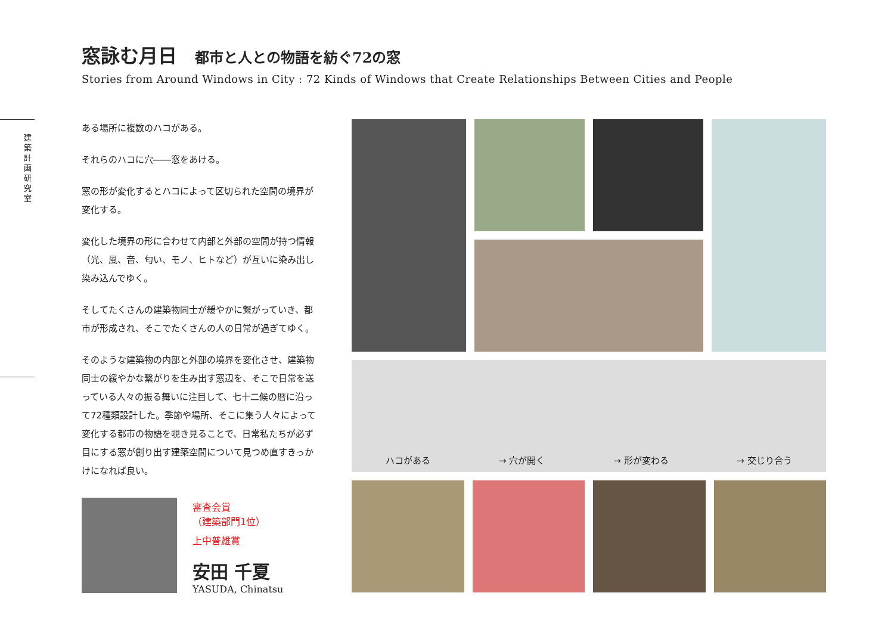建築計画研究室
窓詠む月日 都市と人との物語を紡ぐ72の窓
Stories from Around Windows in City : 72 Kinds of Windows that Create Relationships Between Cities and People
ある場所に複数のハコがある。
それらのハコに穴――窓をあける。
窓の形が変化するとハコによって区切られた空間の境界が変化する。
変化した境界の形に合わせて内部と外部の空間が持つ情報（光、風、音、匂い、モノ、ヒトなど）が互いに染み出し染み込んでゆく。
そしてたくさんの建築物同士が緩やかに繋がっていき、都市が形成され、そこでたくさんの人の日常が過ぎてゆく。
そのような建築物の内部と外部の境界を変化させ、建築物同士の緩やかな繋がりを生み出す窓辺を、そこで日常を送っている人々の振る舞いに注目して、七十二候の暦に沿って72種類設計した。季節や場所、そこに集う人々によって変化する都市の物語を覗き見ることで、日常私たちが必ず目にする窓が創り出す建築空間について見つめ直すきっかけになれば良い。
審査会賞
（建築部門1位）
上中普雄賞
安田 千夏
YASUDA, Chinatsu
ハコがある → 穴が開く → 形が変わる → 交じり合う